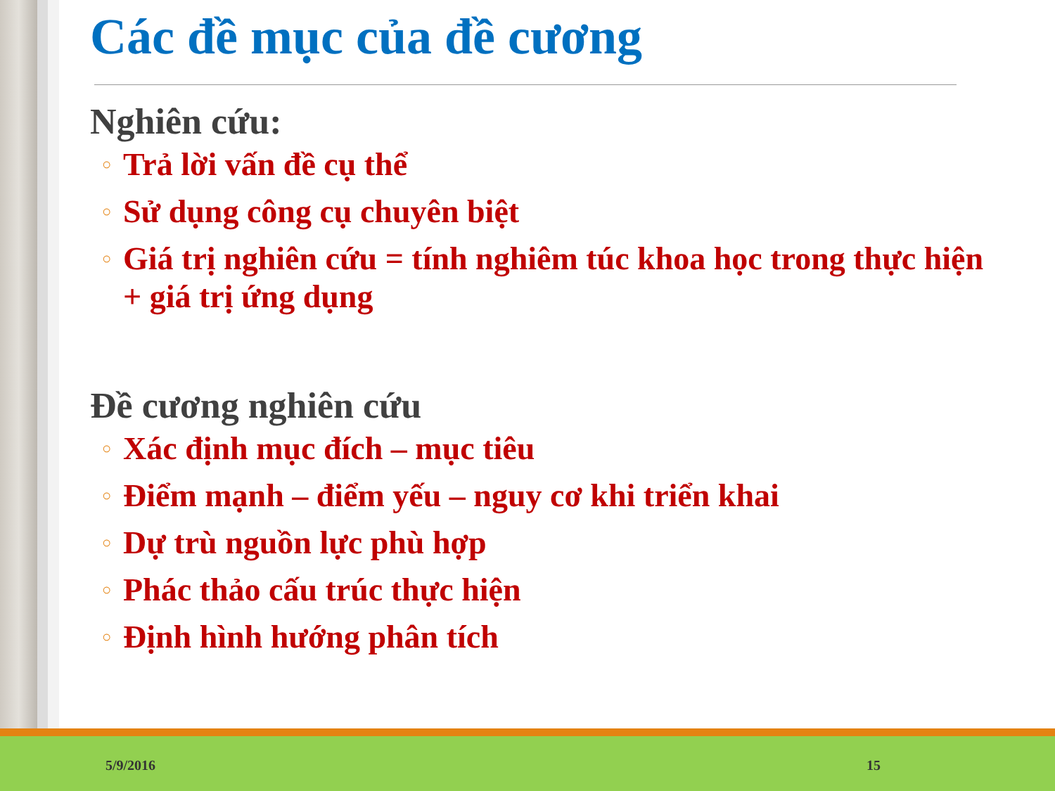Các đề mục của đề cương
Nghiên cứu:
○ Trả lời vấn đề cụ thể
○ Sử dụng công cụ chuyên biệt
○ Giá trị nghiên cứu = tính nghiêm túc khoa học trong thực hiện + giá trị ứng dụng
Đề cương nghiên cứu
○ Xác định mục đích – mục tiêu
○ Điểm mạnh – điểm yếu – nguy cơ khi triển khai
○ Dự trù nguồn lực phù hợp
○ Phác thảo cấu trúc thực hiện
○ Định hình hướng phân tích
5/9/2016 15